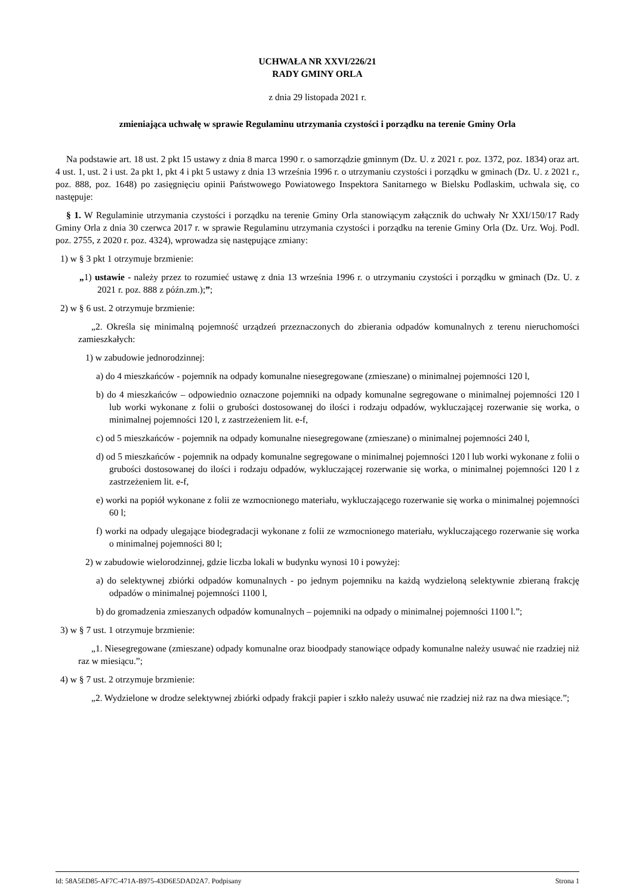UCHWAŁA NR XXVI/226/21
RADY GMINY ORLA
z dnia 29 listopada 2021 r.
zmieniająca uchwałę w sprawie Regulaminu utrzymania czystości i porządku na terenie Gminy Orla
Na podstawie art. 18 ust. 2 pkt 15 ustawy z dnia 8 marca 1990 r. o samorządzie gminnym (Dz. U. z 2021 r. poz. 1372, poz. 1834) oraz art. 4 ust. 1, ust. 2 i ust. 2a pkt 1, pkt 4 i pkt 5 ustawy z dnia 13 września 1996 r. o utrzymaniu czystości i porządku w gminach (Dz. U. z 2021 r., poz. 888, poz. 1648) po zasięgnięciu opinii Państwowego Powiatowego Inspektora Sanitarnego w Bielsku Podlaskim, uchwala się, co następuje:
§ 1. W Regulaminie utrzymania czystości i porządku na terenie Gminy Orla stanowiącym załącznik do uchwały Nr XXI/150/17 Rady Gminy Orla z dnia 30 czerwca 2017 r. w sprawie Regulaminu utrzymania czystości i porządku na terenie Gminy Orla (Dz. Urz. Woj. Podl. poz. 2755, z 2020 r. poz. 4324), wprowadza się następujące zmiany:
1) w § 3 pkt 1 otrzymuje brzmienie:
„1) ustawie - należy przez to rozumieć ustawę z dnia 13 września 1996 r. o utrzymaniu czystości i porządku w gminach (Dz. U. z 2021 r. poz. 888 z późn.zm.);”;
2) w § 6 ust. 2 otrzymuje brzmienie:
„2. Określa się minimalną pojemność urządzeń przeznaczonych do zbierania odpadów komunalnych z terenu nieruchomości zamieszkałych:
1) w zabudowie jednorodzinnej:
a) do 4 mieszkańców - pojemnik na odpady komunalne niesegregowane (zmieszane) o minimalnej pojemności 120 l,
b) do 4 mieszkańców – odpowiednio oznaczone pojemniki na odpady komunalne segregowane o minimalnej pojemności 120 l lub worki wykonane z folii o grubości dostosowanej do ilości i rodzaju odpadów, wykluczającej rozerwanie się worka, o minimalnej pojemności 120 l, z zastrzeżeniem lit. e-f,
c) od 5 mieszkańców - pojemnik na odpady komunalne niesegregowane (zmieszane) o minimalnej pojemności 240 l,
d) od 5 mieszkańców - pojemnik na odpady komunalne segregowane o minimalnej pojemności 120 l lub worki wykonane z folii o grubości dostosowanej do ilości i rodzaju odpadów, wykluczającej rozerwanie się worka, o minimalnej pojemności 120 l z zastrzeżeniem lit. e-f,
e) worki na popiół wykonane z folii ze wzmocnionego materiału, wykluczającego rozerwanie się worka o minimalnej pojemności 60 l;
f) worki na odpady ulegające biodegradacji wykonane z folii ze wzmocnionego materiału, wykluczającego rozerwanie się worka o minimalnej pojemności 80 l;
2) w zabudowie wielorodzinnej, gdzie liczba lokali w budynku wynosi 10 i powyżej:
a) do selektywnej zbiórki odpadów komunalnych - po jednym pojemniku na każdą wydzieloną selektywnie zbieraną frakcję odpadów o minimalnej pojemności 1100 l,
b) do gromadzenia zmieszanych odpadów komunalnych – pojemniki na odpady o minimalnej pojemności 1100 l.”;
3) w § 7 ust. 1 otrzymuje brzmienie:
„1. Niesegregowane (zmieszane) odpady komunalne oraz bioodpady stanowiące odpady komunalne należy usuwać nie rzadziej niż raz w miesiącu.”;
4) w § 7 ust. 2 otrzymuje brzmienie:
„2. Wydzielone w drodze selektywnej zbiórki odpady frakcji papier i szkło należy usuwać nie rzadziej niż raz na dwa miesiące.”;
Id: 58A5ED85-AF7C-471A-B975-43D6E5DAD2A7. Podpisany Strona 1